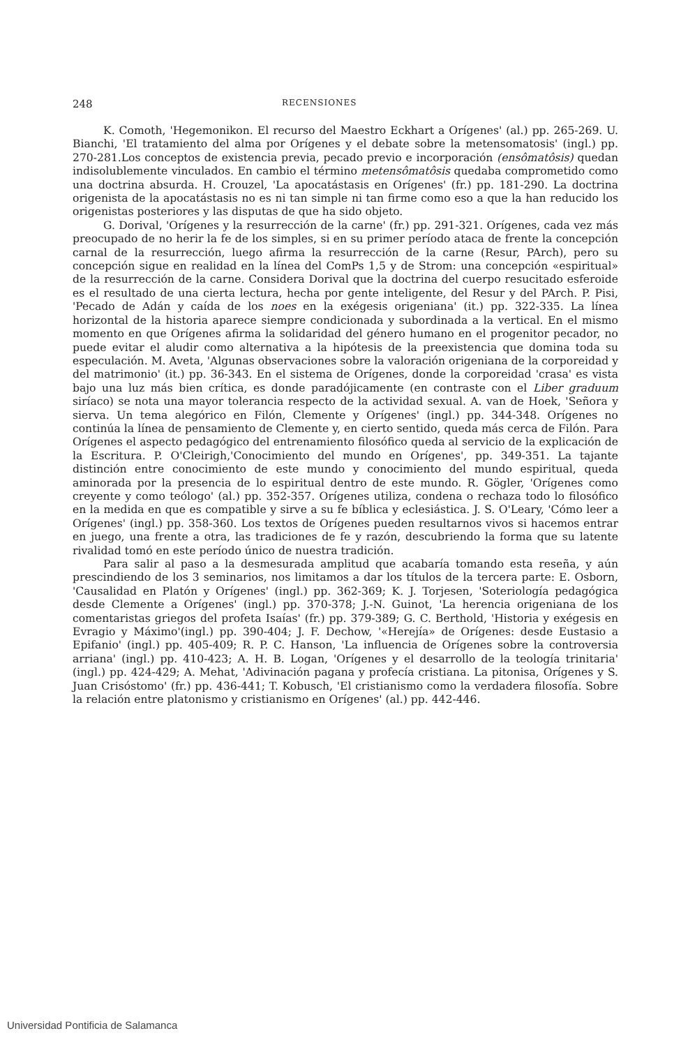248 RECENSIONES
K. Comoth, 'Hegemonikon. El recurso del Maestro Eckhart a Orígenes' (al.) pp. 265-269. U. Bianchi, 'El tratamiento del alma por Orígenes y el debate sobre la metensomatosis' (ingl.) pp. 270-281.Los conceptos de existencia previa, pecado previo e incorporación (ensômatôsis) quedan indisolublemente vinculados. En cambio el término metensômatôsis quedaba comprometido como una doctrina absurda. H. Crouzel, 'La apocatástasis en Orígenes' (fr.) pp. 181-290. La doctrina origenista de la apocatástasis no es ni tan simple ni tan firme como eso a que la han reducido los origenistas posteriores y las disputas de que ha sido objeto.
G. Dorival, 'Orígenes y la resurrección de la carne' (fr.) pp. 291-321. Orígenes, cada vez más preocupado de no herir la fe de los simples, si en su primer período ataca de frente la concepción carnal de la resurrección, luego afirma la resurrección de la carne (Resur, PArch), pero su concepción sigue en realidad en la línea del ComPs 1,5 y de Strom: una concepción «espiritual» de la resurrección de la carne. Considera Dorival que la doctrina del cuerpo resucitado esferoide es el resultado de una cierta lectura, hecha por gente inteligente, del Resur y del PArch. P. Pisi, 'Pecado de Adán y caída de los noes en la exégesis origeniana' (it.) pp. 322-335. La línea horizontal de la historia aparece siempre condicionada y subordinada a la vertical. En el mismo momento en que Orígenes afirma la solidaridad del género humano en el progenitor pecador, no puede evitar el aludir como alternativa a la hipótesis de la preexistencia que domina toda su especulación. M. Aveta, 'Algunas observaciones sobre la valoración origeniana de la corporeidad y del matrimonio' (it.) pp. 36-343. En el sistema de Orígenes, donde la corporeidad 'crasa' es vista bajo una luz más bien crítica, es donde paradójicamente (en contraste con el Liber graduum siríaco) se nota una mayor tolerancia respecto de la actividad sexual. A. van de Hoek, 'Señora y sierva. Un tema alegórico en Filón, Clemente y Orígenes' (ingl.) pp. 344-348. Orígenes no continúa la línea de pensamiento de Clemente y, en cierto sentido, queda más cerca de Filón. Para Orígenes el aspecto pedagógico del entrenamiento filosófico queda al servicio de la explicación de la Escritura. P. O'Cleirigh,'Conocimiento del mundo en Orígenes', pp. 349-351. La tajante distinción entre conocimiento de este mundo y conocimiento del mundo espiritual, queda aminorada por la presencia de lo espiritual dentro de este mundo. R. Gögler, 'Orígenes como creyente y como teólogo' (al.) pp. 352-357. Orígenes utiliza, condena o rechaza todo lo filosófico en la medida en que es compatible y sirve a su fe bíblica y eclesiástica. J. S. O'Leary, 'Cómo leer a Orígenes' (ingl.) pp. 358-360. Los textos de Orígenes pueden resultarnos vivos si hacemos entrar en juego, una frente a otra, las tradiciones de fe y razón, descubriendo la forma que su latente rivalidad tomó en este período único de nuestra tradición.
Para salir al paso a la desmesurada amplitud que acabaría tomando esta reseña, y aún prescindiendo de los 3 seminarios, nos limitamos a dar los títulos de la tercera parte: E. Osborn, 'Causalidad en Platón y Orígenes' (ingl.) pp. 362-369; K. J. Torjesen, 'Soteriología pedagógica desde Clemente a Orígenes' (ingl.) pp. 370-378; J.-N. Guinot, 'La herencia origeniana de los comentaristas griegos del profeta Isaías' (fr.) pp. 379-389; G. C. Berthold, 'Historia y exégesis en Evragio y Máximo'(ingl.) pp. 390-404; J. F. Dechow, '«Herejía» de Orígenes: desde Eustasio a Epifanio' (ingl.) pp. 405-409; R. P. C. Hanson, 'La influencia de Orígenes sobre la controversia arriana' (ingl.) pp. 410-423; A. H. B. Logan, 'Orígenes y el desarrollo de la teología trinitaria' (ingl.) pp. 424-429; A. Mehat, 'Adivinación pagana y profecía cristiana. La pitonisa, Orígenes y S. Juan Crisóstomo' (fr.) pp. 436-441; T. Kobusch, 'El cristianismo como la verdadera filosofía. Sobre la relación entre platonismo y cristianismo en Orígenes' (al.) pp. 442-446.
Universidad Pontificia de Salamanca